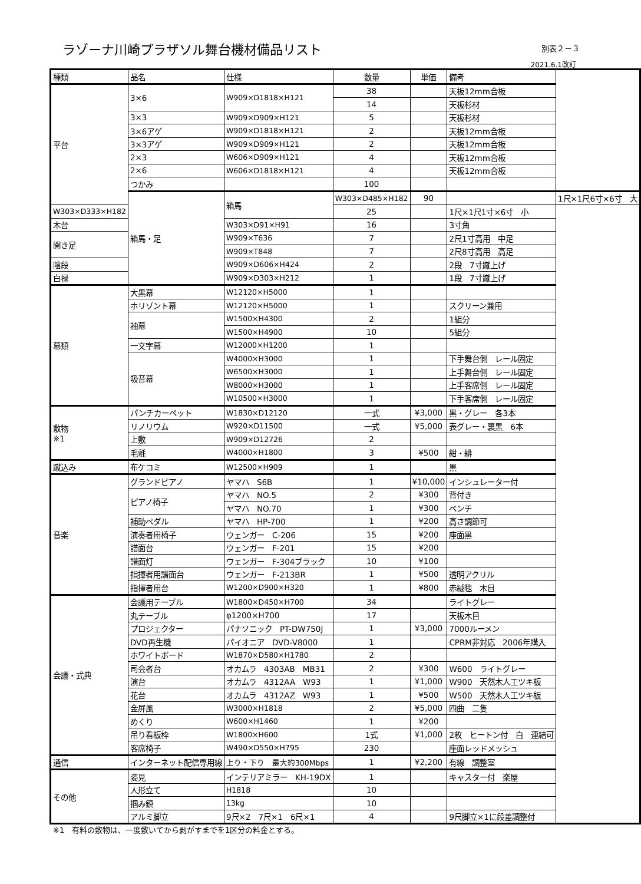ラゾーナ川崎プラザソル舞台機材備品リスト
別表２－３
2021.6.1改訂
| 種類 | 品名 | 仕様 | 数量 | 単価 | 備考 | |
| --- | --- | --- | --- | --- | --- | --- |
| 平台 | 3×6 | W909×D1818×H121 | 38 | | 天板12mm合板 | |
| | | | 14 | | 天板杉材 | |
| | 3×3 | W909×D909×H121 | 5 | | 天板杉材 | |
| | 3×6アゲ | W909×D1818×H121 | 2 | | 天板12mm合板 | |
| | 3×3アゲ | W909×D909×H121 | 2 | | 天板12mm合板 | |
| | 2×3 | W606×D909×H121 | 4 | | 天板12mm合板 | |
| | 2×6 | W606×D1818×H121 | 4 | | 天板12mm合板 | |
| | つかみ | | 100 | | | |
| | 箱馬・足 | 箱馬 | W303×D485×H182 | 90 | | 1尺×1尺6寸×6寸 大 |
| W303×D333×H182 | | | 25 | | 1尺×1尺1寸×6寸 小 | |
| 木台 | | W303×D91×H91 | 16 | | 3寸角 | |
| 開き足 | | W909×T636 | 7 | | 2尺1寸高用 中足 | |
| | | W909×T848 | 7 | | 2尺8寸高用 高足 | |
| 陰段 | | W909×D606×H424 | 2 | | 2段 7寸蹴上げ | |
| 白禄 | | W909×D303×H212 | 1 | | 1段 7寸蹴上げ | |
| 幕類 | 大黒幕 | W12120×H5000 | 1 | | | |
| | ホリゾント幕 | W12120×H5000 | 1 | | スクリーン兼用 | |
| | 袖幕 | W1500×H4300 | 2 | | 1組分 | |
| | | W1500×H4900 | 10 | | 5組分 | |
| | 一文字幕 | W12000×H1200 | 1 | | | |
| | 吸音幕 | W4000×H3000 | 1 | | 下手舞台側 レール固定 | |
| | | W6500×H3000 | 1 | | 上手舞台側 レール固定 | |
| | | W8000×H3000 | 1 | | 上手客席側 レール固定 | |
| | | W10500×H3000 | 1 | | 下手客席側 レール固定 | |
| 敷物 ※1 | パンチカーペット | W1830×D12120 | 一式 | ¥3,000 | 黒・グレー 各3本 | |
| | リノリウム | W920×D11500 | 一式 | ¥5,000 | 表グレー・裏黒 6本 | |
| | 上敷 | W909×D12726 | 2 | | | |
| | 毛氈 | W4000×H1800 | 3 | ¥500 | 紺・緋 | |
| 蹴込み | 布ケコミ | W12500×H909 | 1 | | 黒 | |
| 音楽 | グランドピアノ | ヤマハ S6B | 1 | ¥10,000 | インシュレーター付 | |
| | ピアノ椅子 | ヤマハ NO.5 | 2 | ¥300 | 背付き | |
| | | ヤマハ NO.70 | 1 | ¥300 | ベンチ | |
| | 補助ペダル | ヤマハ HP-700 | 1 | ¥200 | 高さ調節可 | |
| | 演奏者用椅子 | ウェンガー C-206 | 15 | ¥200 | 座面黒 | |
| | 譜面台 | ウェンガー F-201 | 15 | ¥200 | | |
| | 譜面灯 | ウェンガー F-304ブラック | 10 | ¥100 | | |
| | 指揮者用譜面台 | ウェンガー F-213BR | 1 | ¥500 | 透明アクリル | |
| | 指揮者用台 | W1200×D900×H320 | 1 | ¥800 | 赤絨毯 木目 | |
| 会議・式典 | 会議用テーブル | W1800×D450×H700 | 34 | | ライトグレー | |
| | 丸テーブル | φ1200×H700 | 17 | | 天板木目 | |
| | プロジェクター | パナソニック PT-DW750J | 1 | ¥3,000 | 7000ルーメン | |
| | DVD再生機 | パイオニア DVD-V8000 | 1 | | CPRM非対応 2006年購入 | |
| | ホワイトボード | W1870×D580×H1780 | 2 | | | |
| | 司会者台 | オカムラ 4303AB MB31 | 2 | ¥300 | W600 ライトグレー | |
| | 演台 | オカムラ 4312AA W93 | 1 | ¥1,000 | W900 天然木人工ツキ板 | |
| | 花台 | オカムラ 4312AZ W93 | 1 | ¥500 | W500 天然木人工ツキ板 | |
| | 金屏風 | W3000×H1818 | 2 | ¥5,000 | 四曲 二隻 | |
| | めくり | W600×H1460 | 1 | ¥200 | | |
| | 吊り看板枠 | W1800×H600 | 1式 | ¥1,000 | 2枚 ヒートン付 白 連結可 | |
| | 客席椅子 | W490×D550×H795 | 230 | | 座面レッドメッシュ | |
| 通信 | インターネット配信専用線 | 上り・下り 最大約300Mbps | 1 | ¥2,200 | 有線 調整室 | |
| その他 | 姿見 | インテリアミラー KH-19DX | 1 | | キャスター付 楽屋 | |
| | 人形立て | H1818 | 10 | | | |
| | 掴み鎮 | 13kg | 10 | | | |
| | アルミ脚立 | 9尺×2 7尺×1 6尺×1 | 4 | | 9尺脚立×1に段差調整付 | |
※1　有料の敷物は、一度敷いてから剥がすまでを1区分の料金とする。